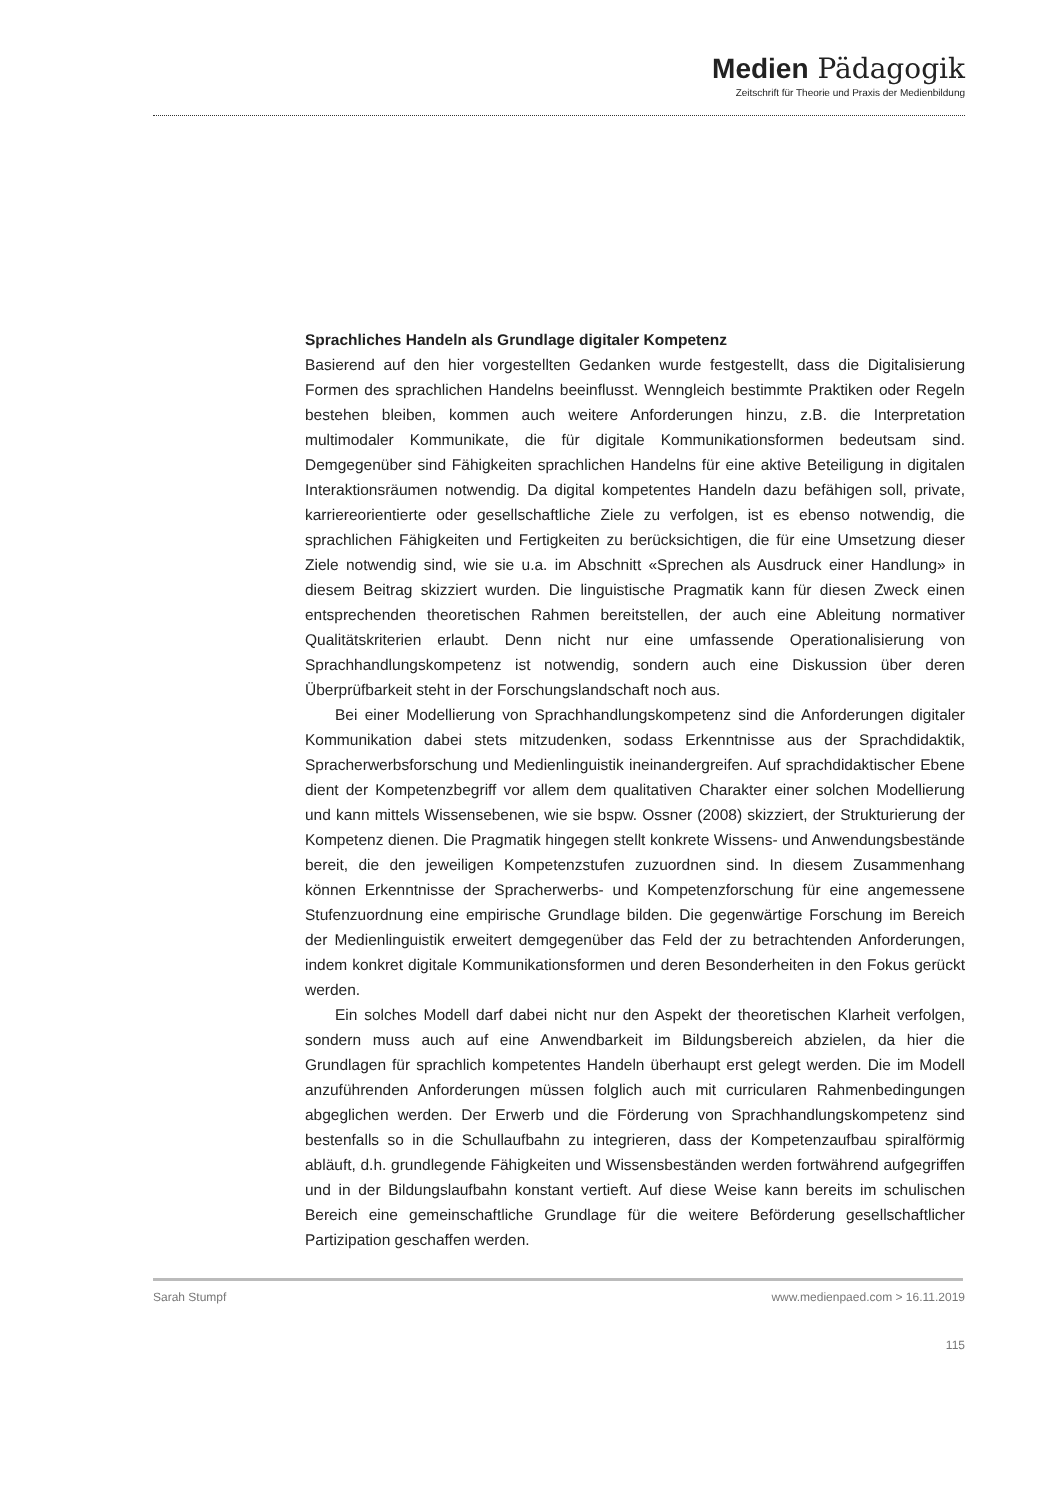Medien Pädagogik
Zeitschrift für Theorie und Praxis der Medienbildung
Sprachliches Handeln als Grundlage digitaler Kompetenz
Basierend auf den hier vorgestellten Gedanken wurde festgestellt, dass die Digitalisierung Formen des sprachlichen Handelns beeinflusst. Wenngleich bestimmte Praktiken oder Regeln bestehen bleiben, kommen auch weitere Anforderungen hinzu, z.B. die Interpretation multimodaler Kommunikate, die für digitale Kommunikationsformen bedeutsam sind. Demgegenüber sind Fähigkeiten sprachlichen Handelns für eine aktive Beteiligung in digitalen Interaktionsräumen notwendig. Da digital kompetentes Handeln dazu befähigen soll, private, karriereorientierte oder gesellschaftliche Ziele zu verfolgen, ist es ebenso notwendig, die sprachlichen Fähigkeiten und Fertigkeiten zu berücksichtigen, die für eine Umsetzung dieser Ziele notwendig sind, wie sie u.a. im Abschnitt «Sprechen als Ausdruck einer Handlung» in diesem Beitrag skizziert wurden. Die linguistische Pragmatik kann für diesen Zweck einen entsprechenden theoretischen Rahmen bereitstellen, der auch eine Ableitung normativer Qualitätskriterien erlaubt. Denn nicht nur eine umfassende Operationalisierung von Sprachhandlungskompetenz ist notwendig, sondern auch eine Diskussion über deren Überprüfbarkeit steht in der Forschungslandschaft noch aus.
Bei einer Modellierung von Sprachhandlungskompetenz sind die Anforderungen digitaler Kommunikation dabei stets mitzudenken, sodass Erkenntnisse aus der Sprachdidaktik, Spracherwerbsforschung und Medienlinguistik ineinandergreifen. Auf sprachdidaktischer Ebene dient der Kompetenzbegriff vor allem dem qualitativen Charakter einer solchen Modellierung und kann mittels Wissensebenen, wie sie bspw. Ossner (2008) skizziert, der Strukturierung der Kompetenz dienen. Die Pragmatik hingegen stellt konkrete Wissens- und Anwendungsbestände bereit, die den jeweiligen Kompetenzstufen zuzuordnen sind. In diesem Zusammenhang können Erkenntnisse der Spracherwerbs- und Kompetenzforschung für eine angemessene Stufenzuordnung eine empirische Grundlage bilden. Die gegenwärtige Forschung im Bereich der Medienlinguistik erweitert demgegenüber das Feld der zu betrachtenden Anforderungen, indem konkret digitale Kommunikationsformen und deren Besonderheiten in den Fokus gerückt werden.
Ein solches Modell darf dabei nicht nur den Aspekt der theoretischen Klarheit verfolgen, sondern muss auch auf eine Anwendbarkeit im Bildungsbereich abzielen, da hier die Grundlagen für sprachlich kompetentes Handeln überhaupt erst gelegt werden. Die im Modell anzuführenden Anforderungen müssen folglich auch mit curricularen Rahmenbedingungen abgeglichen werden. Der Erwerb und die Förderung von Sprachhandlungskompetenz sind bestenfalls so in die Schullaufbahn zu integrieren, dass der Kompetenzaufbau spiralförmig abläuft, d.h. grundlegende Fähigkeiten und Wissensbeständen werden fortwährend aufgegriffen und in der Bildungslaufbahn konstant vertieft. Auf diese Weise kann bereits im schulischen Bereich eine gemeinschaftliche Grundlage für die weitere Beförderung gesellschaftlicher Partizipation geschaffen werden.
Sarah Stumpf www.medienpaed.com > 16.11.2019
115